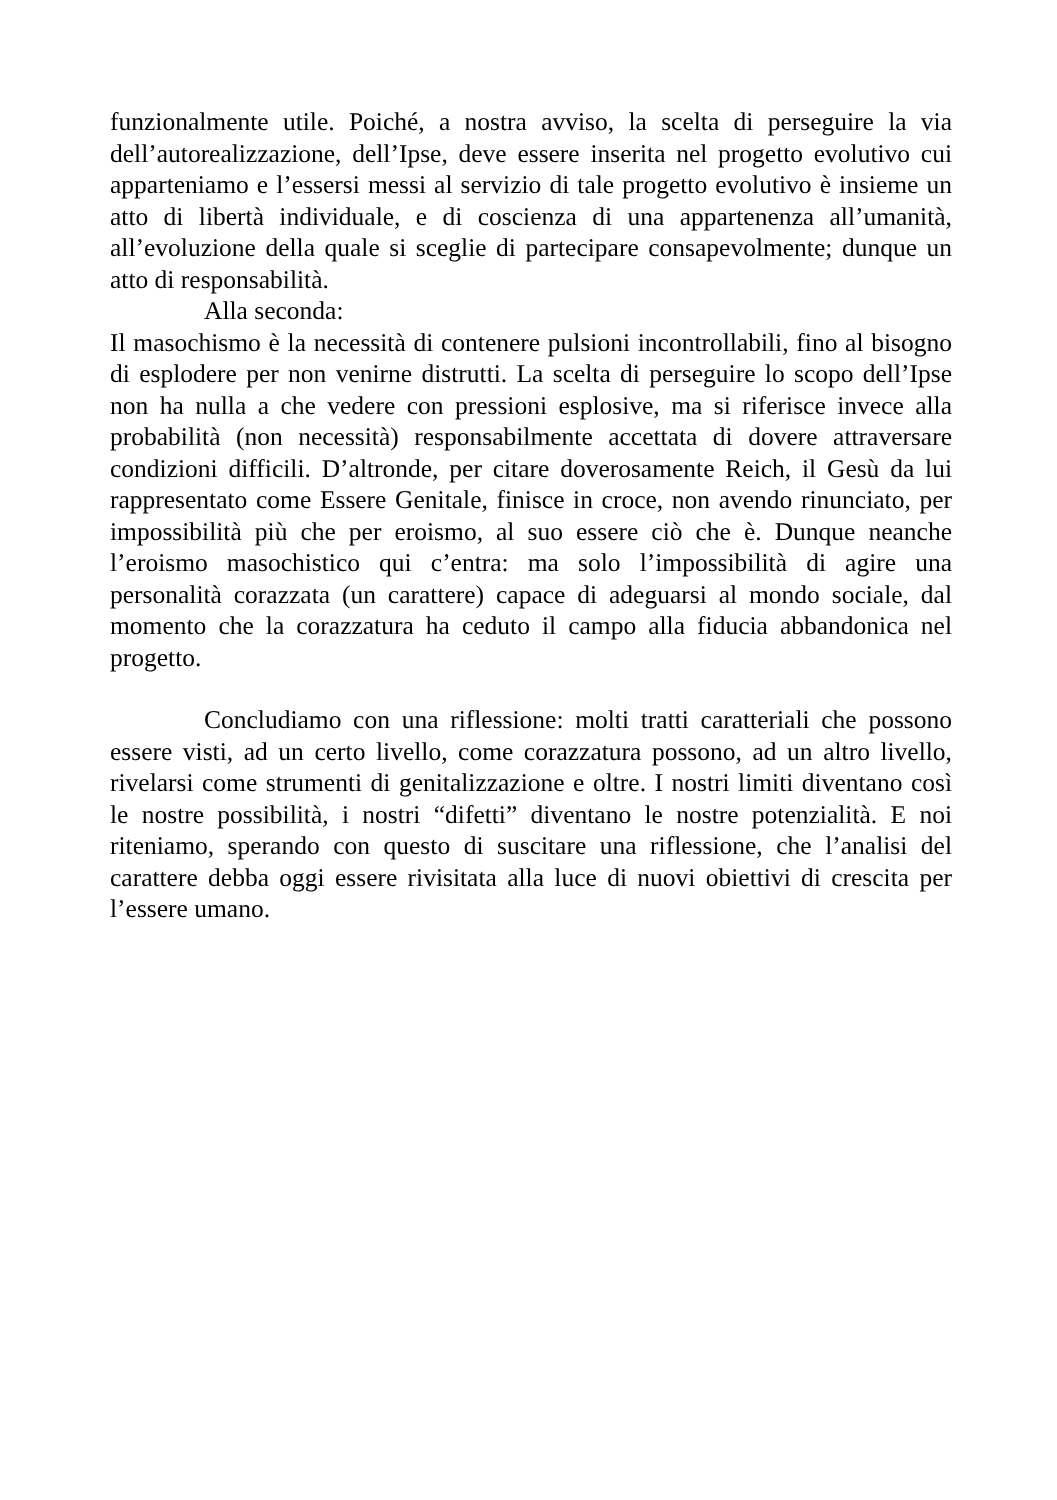funzionalmente utile. Poiché, a nostra avviso, la scelta di perseguire la via dell’autorealizzazione, dell’Ipse, deve essere inserita nel progetto evolutivo cui apparteniamo e l’essersi messi al servizio di tale progetto evolutivo è insieme un atto di libertà individuale, e di coscienza di una appartenenza all’umanità, all’evoluzione della quale si sceglie di partecipare consapevolmente; dunque un atto di responsabilità.
Alla seconda:
Il masochismo è la necessità di contenere pulsioni incontrollabili, fino al bisogno di esplodere per non venirne distrutti. La scelta di perseguire lo scopo dell’Ipse non ha nulla a che vedere con pressioni esplosive, ma si riferisce invece alla probabilità (non necessità) responsabilmente accettata di dovere attraversare condizioni difficili. D’altronde, per citare doverosamente Reich, il Gesù da lui rappresentato come Essere Genitale, finisce in croce, non avendo rinunciato, per impossibilità più che per eroismo, al suo essere ciò che è. Dunque neanche l’eroismo masochistico qui c’entra: ma solo l’impossibilità di agire una personalità corazzata (un carattere) capace di adeguarsi al mondo sociale, dal momento che la corazzatura ha ceduto il campo alla fiducia abbandonica nel progetto.
Concludiamo con una riflessione: molti tratti caratteriali che possono essere visti, ad un certo livello, come corazzatura possono, ad un altro livello, rivelarsi come strumenti di genitalizzazione e oltre. I nostri limiti diventano così le nostre possibilità, i nostri “difetti” diventano le nostre potenzialità. E noi riteniamo, sperando con questo di suscitare una riflessione, che l’analisi del carattere debba oggi essere rivisitata alla luce di nuovi obiettivi di crescita per l’essere umano.